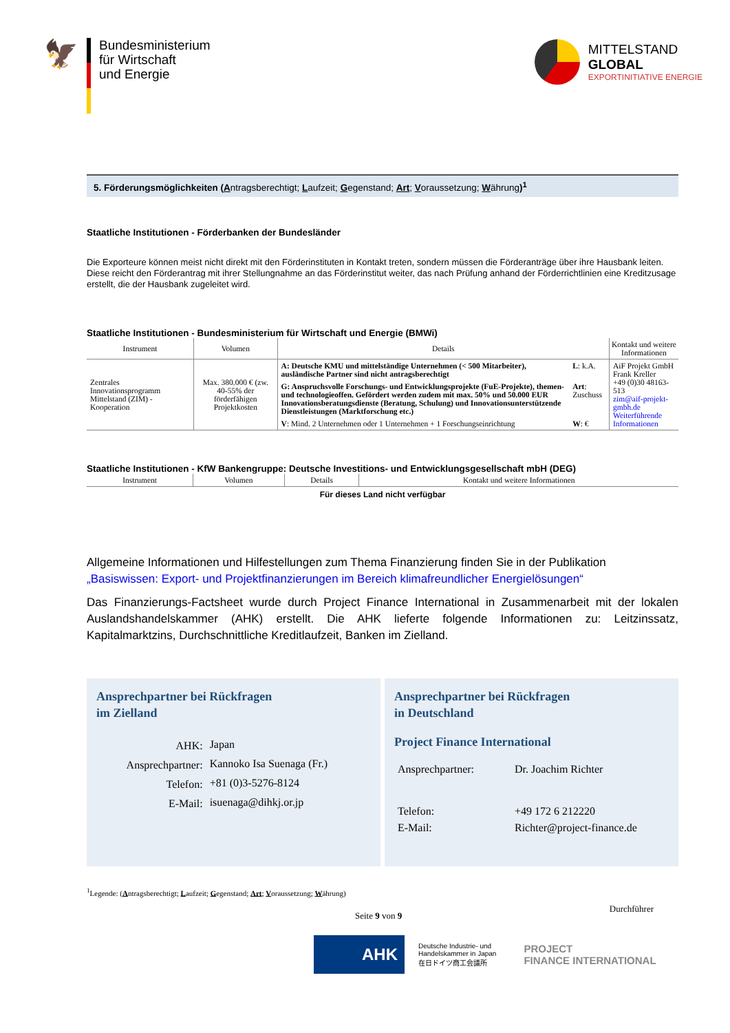🦅
Bundesministerium
für Wirtschaft
und Energie
MITTELSTAND
GLOBAL
EXPORTINITIATIVE ENERGIE
5. Förderungsmöglichkeiten (Antragsberechtigt; Laufzeit; Gegenstand; Art; Voraussetzung; Währung)<sup>1</sup>
Staatliche Institutionen - Förderbanken der Bundesländer
Die Exporteure können meist nicht direkt mit den Förderinstituten in Kontakt treten, sondern müssen die Förderanträge über ihre Hausbank leiten. Diese reicht den Förderantrag mit ihrer Stellungnahme an das Förderinstitut weiter, das nach Prüfung anhand der Förderrichtlinien eine Kreditzusage erstellt, die der Hausbank zugeleitet wird.
Staatliche Institutionen - Bundesministerium für Wirtschaft und Energie (BMWi)
| Instrument | Volumen | Details | | Kontakt und weitere Informationen |
| --- | --- | --- | --- | --- |
| Zentrales Innovationsprogramm Mittelstand (ZIM) - Kooperation | Max. 380.000 € (zw. 40-55% der förderfähigen Projektkosten | A: Deutsche KMU und mittelständige Unternehmen (< 500 Mitarbeiter), ausländische Partner sind nicht antragsberechtigt | L : k.A. | AiF Projekt GmbH Frank Kreller +49 (0)30 48163-513 zim@aif-projekt-gmbh.de Weiterführende Informationen |
| | | G: Anspruchsvolle Forschungs- und Entwicklungsprojekte (FuE-Projekte), themen- und technologieoffen. Gefördert werden zudem mit max. 50% und 50.000 EUR Innovationsberatungsdienste (Beratung, Schulung) und Innovationsunterstützende Dienstleistungen (Marktforschung etc.) | Art : Zuschuss | |
| | | V : Mind. 2 Unternehmen oder 1 Unternehmen + 1 Forschungseinrichtung | W : € | |
Staatliche Institutionen - KfW Bankengruppe: Deutsche Investitions- und Entwicklungsgesellschaft mbH (DEG)
| Instrument | Volumen | Details | Kontakt und weitere Informationen |
| --- | --- | --- | --- |
Für dieses Land nicht verfügbar
Allgemeine Informationen und Hilfestellungen zum Thema Finanzierung finden Sie in der Publikation „Basiswissen: Export- und Projektfinanzierungen im Bereich klimafreundlicher Energielösungen“
Das Finanzierungs-Factsheet wurde durch Project Finance International in Zusammenarbeit mit der lokalen Auslandshandelskammer (AHK) erstellt. Die AHK lieferte folgende Informationen zu: Leitzinssatz, Kapitalmarktzins, Durchschnittliche Kreditlaufzeit, Banken im Zielland.
Ansprechpartner bei Rückfragen
im Zielland
| AHK: | Japan |
| Ansprechpartner: | Kannoko Isa Suenaga (Fr.) |
| Telefon: | +81 (0)3-5276-8124 |
| E-Mail: | isuenaga@dihkj.or.jp |
Ansprechpartner bei Rückfragen
in Deutschland
Project Finance International
| Ansprechpartner: | Dr. Joachim Richter |
| Telefon: | +49 172 6 212220 |
| E-Mail: | Richter@project-finance.de |
<sup>1</sup> Legende: (Antragsberechtigt; Laufzeit; Gegenstand; Art; Voraussetzung; Währung)
Seite 9 von 9 Durchführer
AHK
Deutsche Industrie- und
Handelskammer in Japan
在日ドイツ商工会議所
PROJECT
FINANCE INTERNATIONAL